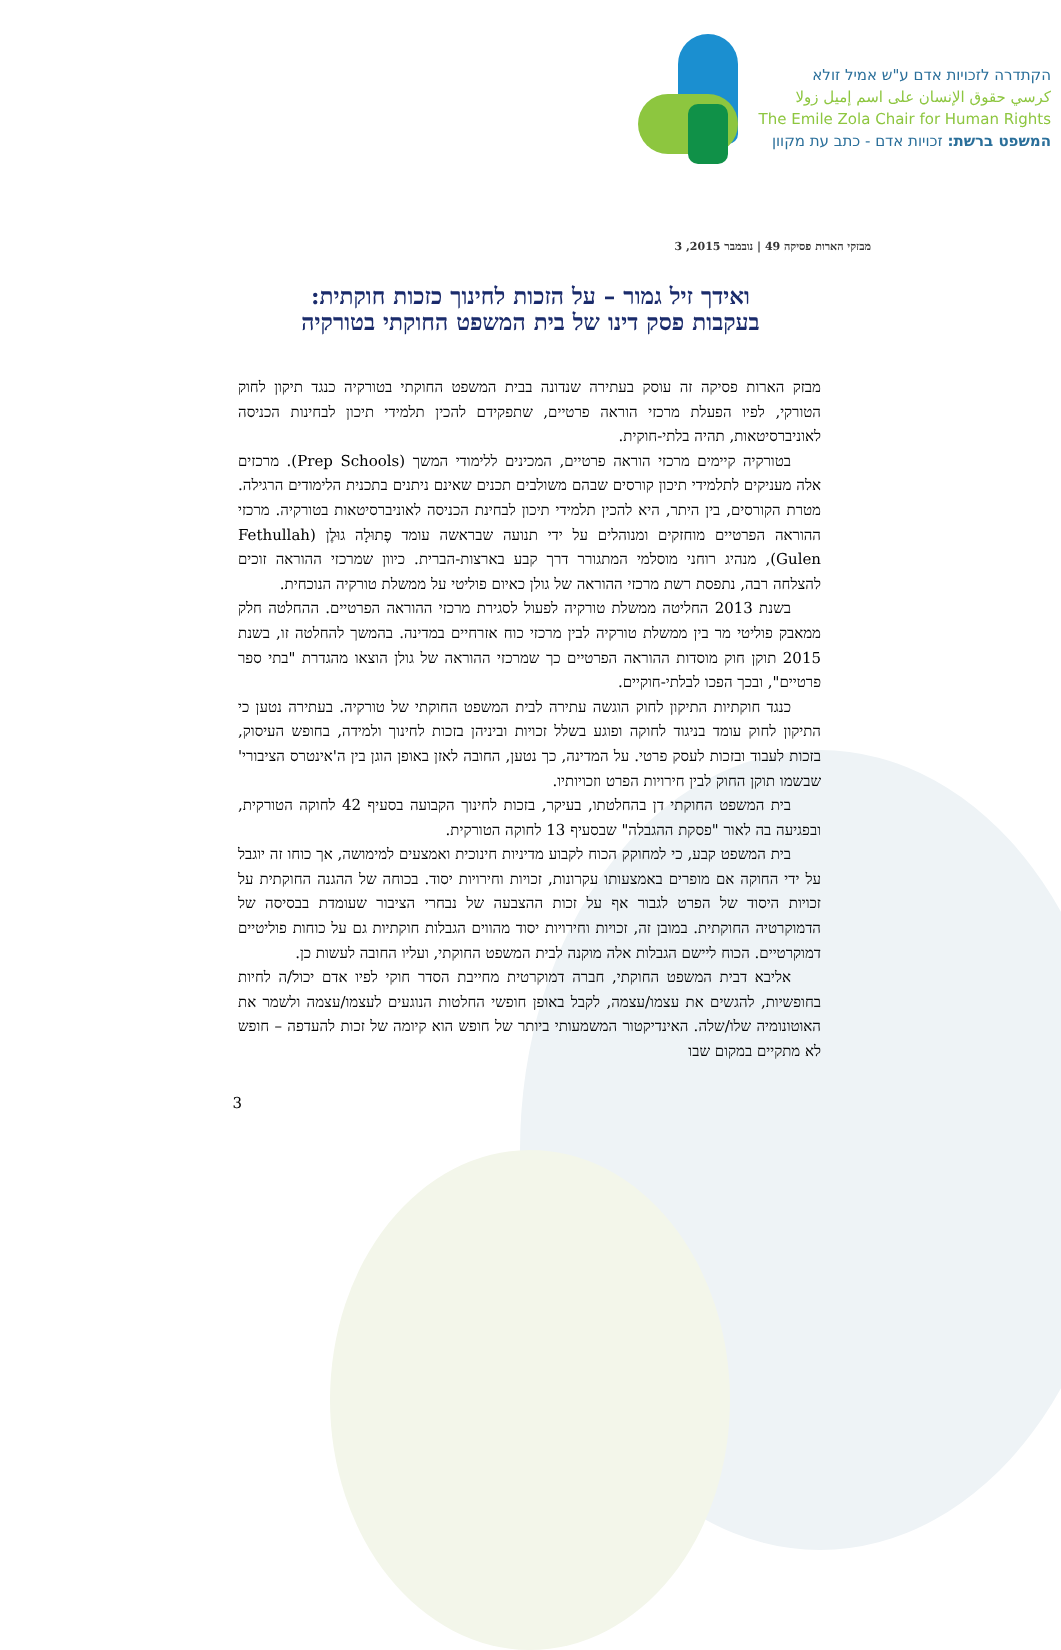הקתדרה לזכויות אדם ע"ש אמיל זולא
كرسي حقوق الإنسان على اسم إميل زولا
The Emile Zola Chair for Human Rights
המשפט ברשת: זכויות אדם - כתב עת מקוון
מבזקי הארות פסיקה 49 | נובמבר 2015, 3
ואידך זיל גמור – על הזכות לחינוך כזכות חוקתית:
בעקבות פסק דינו של בית המשפט החוקתי בטורקיה
מבזק הארות פסיקה זה עוסק בעתירה שנדונה בבית המשפט החוקתי בטורקיה כנגד תיקון לחוק הטורקי, לפיו הפעלת מרכזי הוראה פרטיים, שתפקידם להכין תלמידי תיכון לבחינות הכניסה לאוניברסיטאות, תהיה בלתי-חוקית.
בטורקיה קיימים מרכזי הוראה פרטיים, המכינים ללימודי המשך (Prep Schools). מרכזים אלה מעניקים לתלמידי תיכון קורסים שבהם משולבים תכנים שאינם ניתנים בתכנית הלימודים הרגילה. מטרת הקורסים, בין היתר, היא להכין תלמידי תיכון לבחינת הכניסה לאוניברסיטאות בטורקיה. מרכזי ההוראה הפרטיים מוחזקים ומנוהלים על ידי תנועה שבראשה עומד פֶתוּלָה גוּלֶן (Fethullah Gulen), מנהיג רוחני מוסלמי המתגורר דרך קבע בארצות-הברית. כיוון שמרכזי ההוראה זוכים להצלחה רבה, נתפסת רשת מרכזי ההוראה של גולן כאיום פוליטי על ממשלת טורקיה הנוכחית.
בשנת 2013 החליטה ממשלת טורקיה לפעול לסגירת מרכזי ההוראה הפרטיים. ההחלטה חלק ממאבק פוליטי מר בין ממשלת טורקיה לבין מרכזי כוח אזרחיים במדינה. בהמשך להחלטה זו, בשנת 2015 תוקן חוק מוסדות ההוראה הפרטיים כך שמרכזי ההוראה של גולן הוצאו מהגדרת "בתי ספר פרטיים", ובכך הפכו לבלתי-חוקיים.
כנגד חוקתיות התיקון לחוק הוגשה עתירה לבית המשפט החוקתי של טורקיה. בעתירה נטען כי התיקון לחוק עומד בניגוד לחוקה ופוגע בשלל זכויות וביניהן בזכות לחינוך ולמידה, בחופש העיסוק, בזכות לעבוד ובזכות לעסק פרטי. על המדינה, כך נטען, החובה לאזן באופן הוגן בין ה'אינטרס הציבורי' שבשמו תוקן החוק לבין חירויות הפרט וזכויותיו.
בית המשפט החוקתי דן בהחלטתו, בעיקר, בזכות לחינוך הקבועה בסעיף 42 לחוקה הטורקית, ובפגיעה בה לאור "פסקת ההגבלה" שבסעיף 13 לחוקה הטורקית.
בית המשפט קבע, כי למחוקק הכוח לקבוע מדיניות חינוכית ואמצעים למימושה, אך כוחו זה יוגבל על ידי החוקה אם מופרים באמצעותו עקרונות, זכויות וחירויות יסוד. בכוחה של ההגנה החוקתית על זכויות היסוד של הפרט לגבור אף על זכות ההצבעה של נבחרי הציבור שעומדת בבסיסה של הדמוקרטיה החוקתית. במובן זה, זכויות וחירויות יסוד מהווים הגבלות חוקתיות גם על כוחות פוליטיים דמוקרטיים. הכוח ליישם הגבלות אלה מוקנה לבית המשפט החוקתי, ועליו החובה לעשות כן.
אליבא דבית המשפט החוקתי, חברה דמוקרטית מחייבת הסדר חוקי לפיו אדם יכול/ה לחיות בחופשיות, להגשים את עצמו/עצמה, לקבל באופן חופשי החלטות הנוגעים לעצמו/עצמה ולשמר את האוטונומיה שלו/שלה. האינדיקטור המשמעותי ביותר של חופש הוא קיומה של זכות להעדפה – חופש לא מתקיים במקום שבו
3